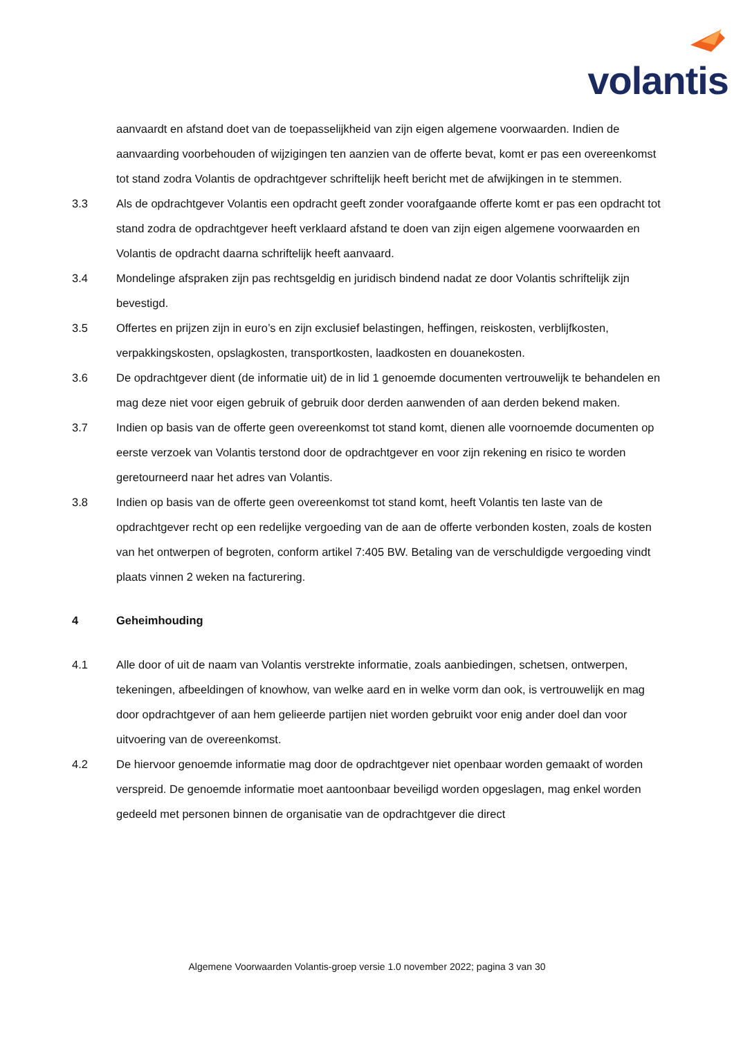volantis
aanvaardt en afstand doet van de toepasselijkheid van zijn eigen algemene voorwaarden. Indien de aanvaarding voorbehouden of wijzigingen ten aanzien van de offerte bevat, komt er pas een overeenkomst tot stand zodra Volantis de opdrachtgever schriftelijk heeft bericht met de afwijkingen in te stemmen.
3.3 Als de opdrachtgever Volantis een opdracht geeft zonder voorafgaande offerte komt er pas een opdracht tot stand zodra de opdrachtgever heeft verklaard afstand te doen van zijn eigen algemene voorwaarden en Volantis de opdracht daarna schriftelijk heeft aanvaard.
3.4 Mondelinge afspraken zijn pas rechtsgeldig en juridisch bindend nadat ze door Volantis schriftelijk zijn bevestigd.
3.5 Offertes en prijzen zijn in euro’s en zijn exclusief belastingen, heffingen, reiskosten, verblijfkosten, verpakkingskosten, opslagkosten, transportkosten, laadkosten en douanekosten.
3.6 De opdrachtgever dient (de informatie uit) de in lid 1 genoemde documenten vertrouwelijk te behandelen en mag deze niet voor eigen gebruik of gebruik door derden aanwenden of aan derden bekend maken.
3.7 Indien op basis van de offerte geen overeenkomst tot stand komt, dienen alle voornoemde documenten op eerste verzoek van Volantis terstond door de opdrachtgever en voor zijn rekening en risico te worden geretourneerd naar het adres van Volantis.
3.8 Indien op basis van de offerte geen overeenkomst tot stand komt, heeft Volantis ten laste van de opdrachtgever recht op een redelijke vergoeding van de aan de offerte verbonden kosten, zoals de kosten van het ontwerpen of begroten, conform artikel 7:405 BW. Betaling van de verschuldigde vergoeding vindt plaats vinnen 2 weken na facturering.
4 Geheimhouding
4.1 Alle door of uit de naam van Volantis verstrekte informatie, zoals aanbiedingen, schetsen, ontwerpen, tekeningen, afbeeldingen of knowhow, van welke aard en in welke vorm dan ook, is vertrouwelijk en mag door opdrachtgever of aan hem gelieerde partijen niet worden gebruikt voor enig ander doel dan voor uitvoering van de overeenkomst.
4.2 De hiervoor genoemde informatie mag door de opdrachtgever niet openbaar worden gemaakt of worden verspreid. De genoemde informatie moet aantoonbaar beveiligd worden opgeslagen, mag enkel worden gedeeld met personen binnen de organisatie van de opdrachtgever die direct
Algemene Voorwaarden Volantis-groep versie 1.0 november 2022; pagina 3 van 30